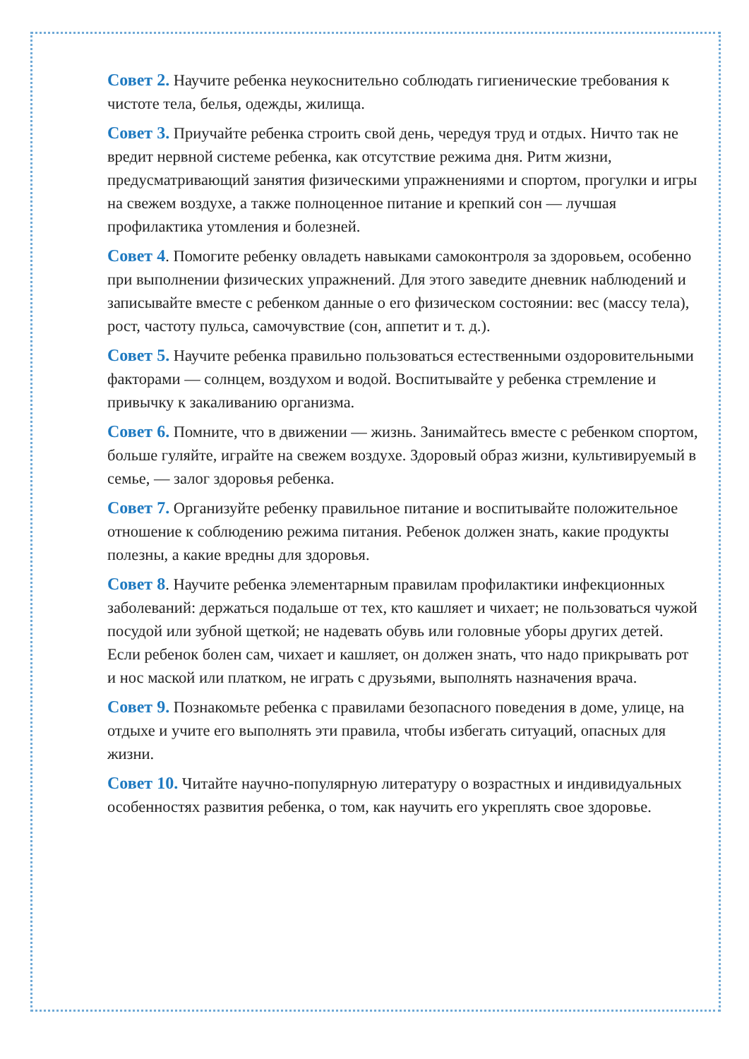Совет 2. Научите ребенка неукоснительно соблюдать гигиенические требования к чистоте тела, белья, одежды, жилища.
Совет 3. Приучайте ребенка строить свой день, чередуя труд и отдых. Ничто так не вредит нервной системе ребенка, как отсутствие режима дня. Ритм жизни, предусматривающий занятия физическими упражнениями и спортом, прогулки и игры на свежем воздухе, а также полноценное питание и крепкий сон — лучшая профилактика утомления и болезней.
Совет 4. Помогите ребенку овладеть навыками самоконтроля за здоровьем, особенно при выполнении физических упражнений. Для этого заведите дневник наблюдений и записывайте вместе с ребенком данные о его физическом состоянии: вес (массу тела), рост, частоту пульса, самочувствие (сон, аппетит и т. д.).
Совет 5. Научите ребенка правильно пользоваться естественными оздоровительными факторами — солнцем, воздухом и водой. Воспитывайте у ребенка стремление и привычку к закаливанию организма.
Совет 6. Помните, что в движении — жизнь. Занимайтесь вместе с ребенком спортом, больше гуляйте, играйте на свежем воздухе. Здоровый образ жизни, культивируемый в семье, — залог здоровья ребенка.
Совет 7. Организуйте ребенку правильное питание и воспитывайте положительное отношение к соблюдению режима питания. Ребенок должен знать, какие продукты полезны, а какие вредны для здоровья.
Совет 8. Научите ребенка элементарным правилам профилактики инфекционных заболеваний: держаться подальше от тех, кто кашляет и чихает; не пользоваться чужой посудой или зубной щеткой; не надевать обувь или головные уборы других детей. Если ребенок болен сам, чихает и кашляет, он должен знать, что надо прикрывать рот и нос маской или платком, не играть с друзьями, выполнять назначения врача.
Совет 9. Познакомьте ребенка с правилами безопасного поведения в доме, улице, на отдыхе и учите его выполнять эти правила, чтобы избегать ситуаций, опасных для жизни.
Совет 10. Читайте научно-популярную литературу о возрастных и индивидуальных особенностях развития ребенка, о том, как научить его укреплять свое здоровье.